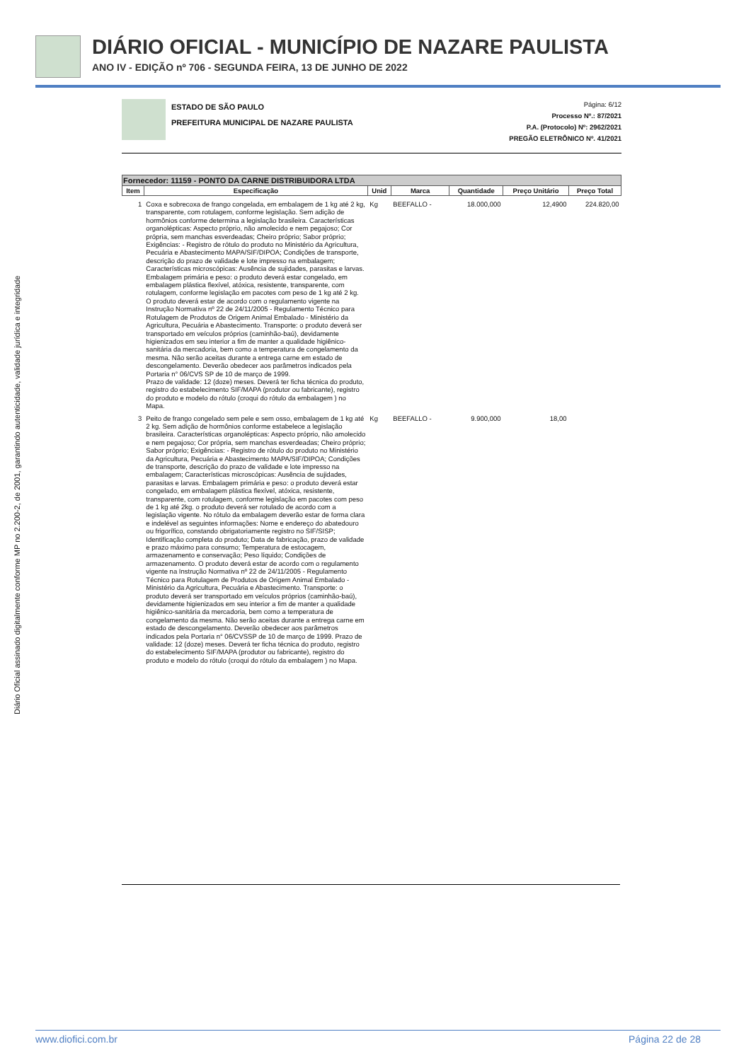DIÁRIO OFICIAL - MUNICÍPIO DE NAZARE PAULISTA
ANO IV - EDIÇÃO nº 706 - SEGUNDA FEIRA, 13 DE JUNHO DE 2022
Diário Oficial assinado digitalmente conforme MP no 2.200-2, de 2001, garantindo autenticidade, validade jurídica e integridade
ESTADO DE SÃO PAULO
PREFEITURA MUNICIPAL DE NAZARE PAULISTA
Página: 6/12
Processo Nº.: 87/2021
P.A. (Protocolo) Nº: 2962/2021
PREGÃO ELETRÔNICO Nº. 41/2021
| Fornecedor: 11159 - PONTO DA CARNE DISTRIBUIDORA LTDA | | | | | | |
| --- | --- | --- | --- | --- | --- | --- |
| Item | Especificação | Unid | Marca | Quantidade | Preço Unitário | Preço Total |
| 1 | Coxa e sobrecoxa de frango congelada, em embalagem de 1 kg até 2 kg, transparente, com rotulagem, conforme legislação. Sem adição de hormônios conforme determina a legislação brasileira. Características organolépticas: Aspecto próprio, não amolecido e nem pegajoso; Cor própria, sem manchas esverdeadas; Cheiro próprio; Sabor próprio; Exigências: - Registro de rótulo do produto no Ministério da Agricultura, Pecuária e Abastecimento MAPA/SIF/DIPOA; Condições de transporte, descrição do prazo de validade e lote impresso na embalagem; Características microscópicas: Ausência de sujidades, parasitas e larvas. Embalagem primária e peso: o produto deverá estar congelado, em embalagem plástica flexível, atóxica, resistente, transparente, com rotulagem, conforme legislação em pacotes com peso de 1 kg até 2 kg. O produto deverá estar de acordo com o regulamento vigente na Instrução Normativa nº 22 de 24/11/2005 - Regulamento Técnico para Rotulagem de Produtos de Origem Animal Embalado - Ministério da Agricultura, Pecuária e Abastecimento. Transporte: o produto deverá ser transportado em veículos próprios (caminhão-baú), devidamente higienizados em seu interior a fim de manter a qualidade higiênico-sanitária da mercadoria, bem como a temperatura de congelamento da mesma. Não serão aceitas durante a entrega carne em estado de descongelamento. Deverão obedecer aos parâmetros indicados pela Portaria n° 06/CVS SP de 10 de março de 1999. Prazo de validade: 12 (doze) meses. Deverá ter ficha técnica do produto, registro do estabelecimento SIF/MAPA (produtor ou fabricante), registro do produto e modelo do rótulo (croqui do rótulo da embalagem ) no Mapa. | Kg | BEEFALLO - | 18.000,000 | 12,4900 | 224.820,00 |
| 3 | Peito de frango congelado sem pele e sem osso, embalagem de 1 kg até 2 kg. Sem adição de hormônios conforme estabelece a legislação brasileira. Características organolépticas: Aspecto próprio, não amolecido e nem pegajoso; Cor própria, sem manchas esverdeadas; Cheiro próprio; Sabor próprio; Exigências: - Registro de rótulo do produto no Ministério da Agricultura, Pecuária e Abastecimento MAPA/SIF/DIPOA; Condições de transporte, descrição do prazo de validade e lote impresso na embalagem; Características microscópicas: Ausência de sujidades, parasitas e larvas. Embalagem primária e peso: o produto deverá estar congelado, em embalagem plástica flexível, atóxica, resistente, transparente, com rotulagem, conforme legislação em pacotes com peso de 1 kg até 2kg. o produto deverá ser rotulado de acordo com a legislação vigente. No rótulo da embalagem deverão estar de forma clara e indelével as seguintes informações: Nome e endereço do abatedouro ou frigorífico, constando obrigatoriamente registro no SIF/SISP; Identificação completa do produto; Data de fabricação, prazo de validade e prazo máximo para consumo; Temperatura de estocagem, armazenamento e conservação; Peso líquido; Condições de armazenamento. O produto deverá estar de acordo com o regulamento vigente na Instrução Normativa nº 22 de 24/11/2005 - Regulamento Técnico para Rotulagem de Produtos de Origem Animal Embalado - Ministério da Agricultura, Pecuária e Abastecimento. Transporte: o produto deverá ser transportado em veículos próprios (caminhão-baú), devidamente higienizados em seu interior a fim de manter a qualidade higiênico-sanitária da mercadoria, bem como a temperatura de congelamento da mesma. Não serão aceitas durante a entrega carne em estado de descongelamento. Deverão obedecer aos parâmetros indicados pela Portaria n° 06/CVSSP de 10 de março de 1999. Prazo de validade: 12 (doze) meses. Deverá ter ficha técnica do produto, registro do estabelecimento SIF/MAPA (produtor ou fabricante), registro do produto e modelo do rótulo (croqui do rótulo da embalagem ) no Mapa. | Kg | BEEFALLO - | 9.900,000 | 18,00 | |
www.diofici.com.br Página 22 de 28